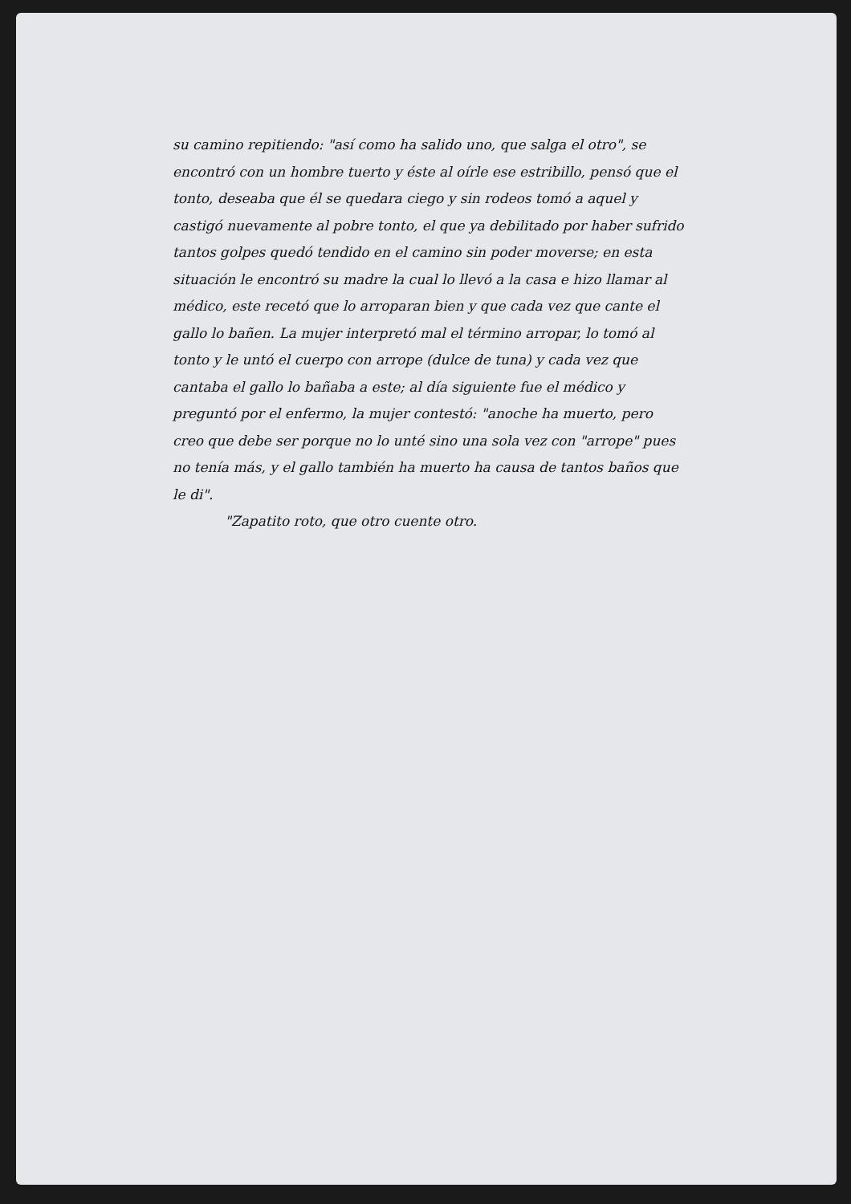su camino repitiendo: "así como ha salido uno, que salga el otro", se encontró con un hombre tuerto y éste al oírle ese estribillo, pensó que el tonto, deseaba que él se quedara ciego y sin rodeos tomó a aquel y castigó nuevamente al pobre tonto, el que ya debilitado por haber sufrido tantos golpes quedó tendido en el camino sin poder moverse; en esta situación le encontró su madre la cual lo llevó a la casa e hizo llamar al médico, este recetó que lo arroparan bien y que cada vez que cante el gallo lo bañen. La mujer interpretó mal el término arropar, lo tomó al tonto y le untó el cuerpo con arrope (dulce de tuna) y cada vez que cantaba el gallo lo bañaba a este; al día siguiente fue el médico y preguntó por el enfermo, la mujer contestó: "anoche ha muerto, pero creo que debe ser porque no lo unté sino una sola vez con "arrope" pues no tenía más, y el gallo también ha muerto ha causa de tantos baños que le di".
"Zapatito roto, que otro cuente otro.